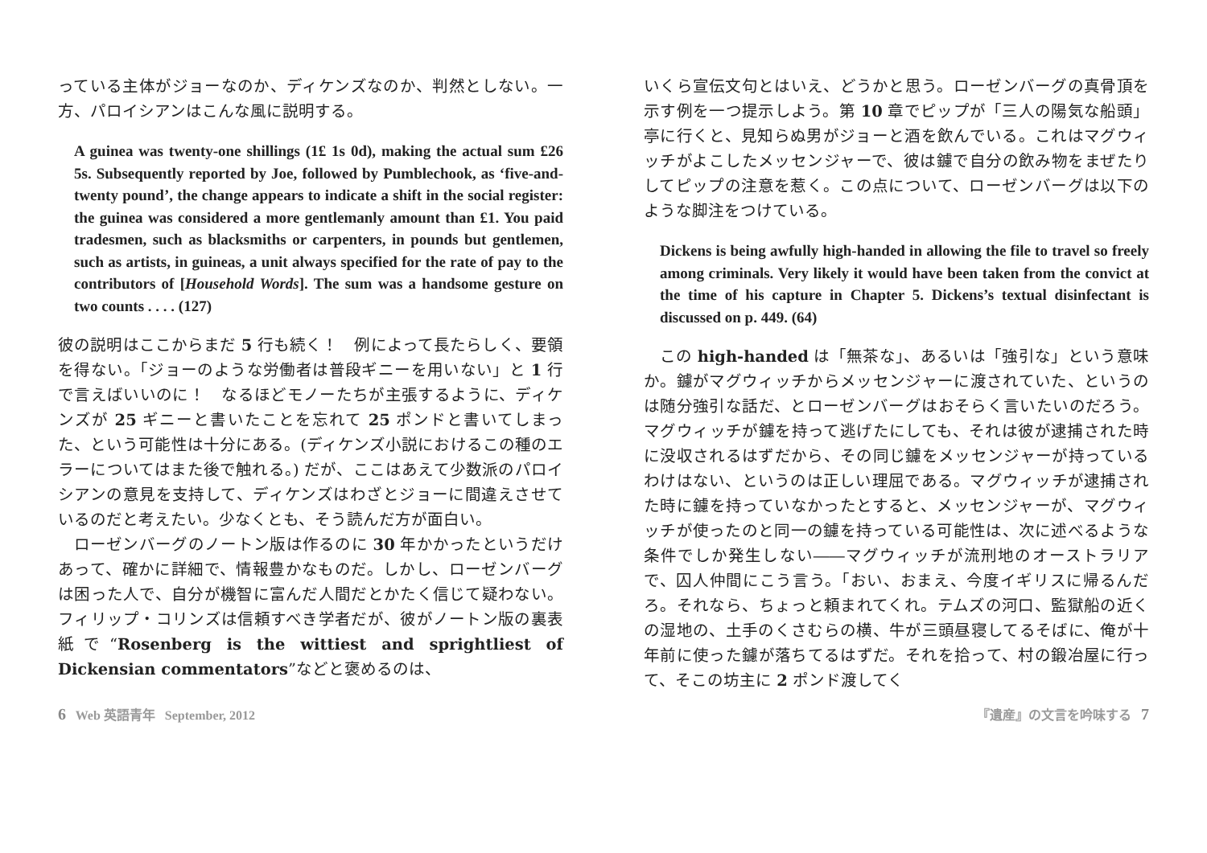っている主体がジョーなのか、ディケンズなのか、判然としない。一方、パロイシアンはこんな風に説明する。
A guinea was twenty-one shillings (1£ 1s 0d), making the actual sum £26 5s. Subsequently reported by Joe, followed by Pumblechook, as ‘five-and-twenty pound’, the change appears to indicate a shift in the social register: the guinea was considered a more gentlemanly amount than £1. You paid tradesmen, such as blacksmiths or carpenters, in pounds but gentlemen, such as artists, in guineas, a unit always specified for the rate of pay to the contributors of [Household Words]. The sum was a handsome gesture on two counts . . . . (127)
彼の説明はここからまだ 5 行も続く！　例によって長たらしく、要領を得ない。「ジョーのような労働者は普段ギニーを用いない」と 1 行で言えばいいのに！　なるほどモノーたちが主張するように、ディケンズが 25 ギニーと書いたことを忘れて 25 ポンドと書いてしまった、という可能性は十分にある。(ディケンズ小説におけるこの種のエラーについてはまた後で触れる。) だが、ここはあえて少数派のパロイシアンの意見を支持して、ディケンズはわざとジョーに間違えさせているのだと考えたい。少なくとも、そう読んだ方が面白い。
ローゼンバーグのノートン版は作るのに 30 年かかったというだけあって、確かに詳細で、情報豊かなものだ。しかし、ローゼンバーグは困った人で、自分が機智に富んだ人間だとかたく信じて疑わない。フィリップ・コリンズは信頼すべき学者だが、彼がノートン版の裏表紙で“Rosenberg is the wittiest and sprightliest of Dickensian commentators”などと褒めるのは、
いくら宣伝文句とはいえ、どうかと思う。ローゼンバーグの真骨頂を示す例を一つ提示しよう。第 10 章でピップが「三人の陽気な船頭」亭に行くと、見知らぬ男がジョーと酒を飲んでいる。これはマグウィッチがよこしたメッセンジャーで、彼は鑢で自分の飲み物をまぜたりしてピップの注意を惹く。この点について、ローゼンバーグは以下のような脚注をつけている。
Dickens is being awfully high-handed in allowing the file to travel so freely among criminals. Very likely it would have been taken from the convict at the time of his capture in Chapter 5. Dickens’s textual disinfectant is discussed on p. 449. (64)
この high-handed は「無茶な」、あるいは「強引な」という意味か。鑢がマグウィッチからメッセンジャーに渡されていた、というのは随分強引な話だ、とローゼンバーグはおそらく言いたいのだろう。マグウィッチが鑢を持って逃げたにしても、それは彼が逮捕された時に没収されるはずだから、その同じ鑢をメッセンジャーが持っているわけはない、というのは正しい理屈である。マグウィッチが逮捕された時に鑢を持っていなかったとすると、メッセンジャーが、マグウィッチが使ったのと同一の鑢を持っている可能性は、次に述べるような条件でしか発生しない――マグウィッチが流刑地のオーストラリアで、囚人仲間にこう言う。「おい、おまえ、今度イギリスに帰るんだろ。それなら、ちょっと頼まれてくれ。テムズの河口、監獄船の近くの湿地の、土手のくさむらの横、牛が三頭昼寝してるそばに、俺が十年前に使った鑢が落ちてるはずだ。それを拾って、村の鍛冶屋に行って、そこの坊主に 2 ポンド渡してく
6 Web 英語青年 September, 2012 『遺産』の文言を吟味する 7